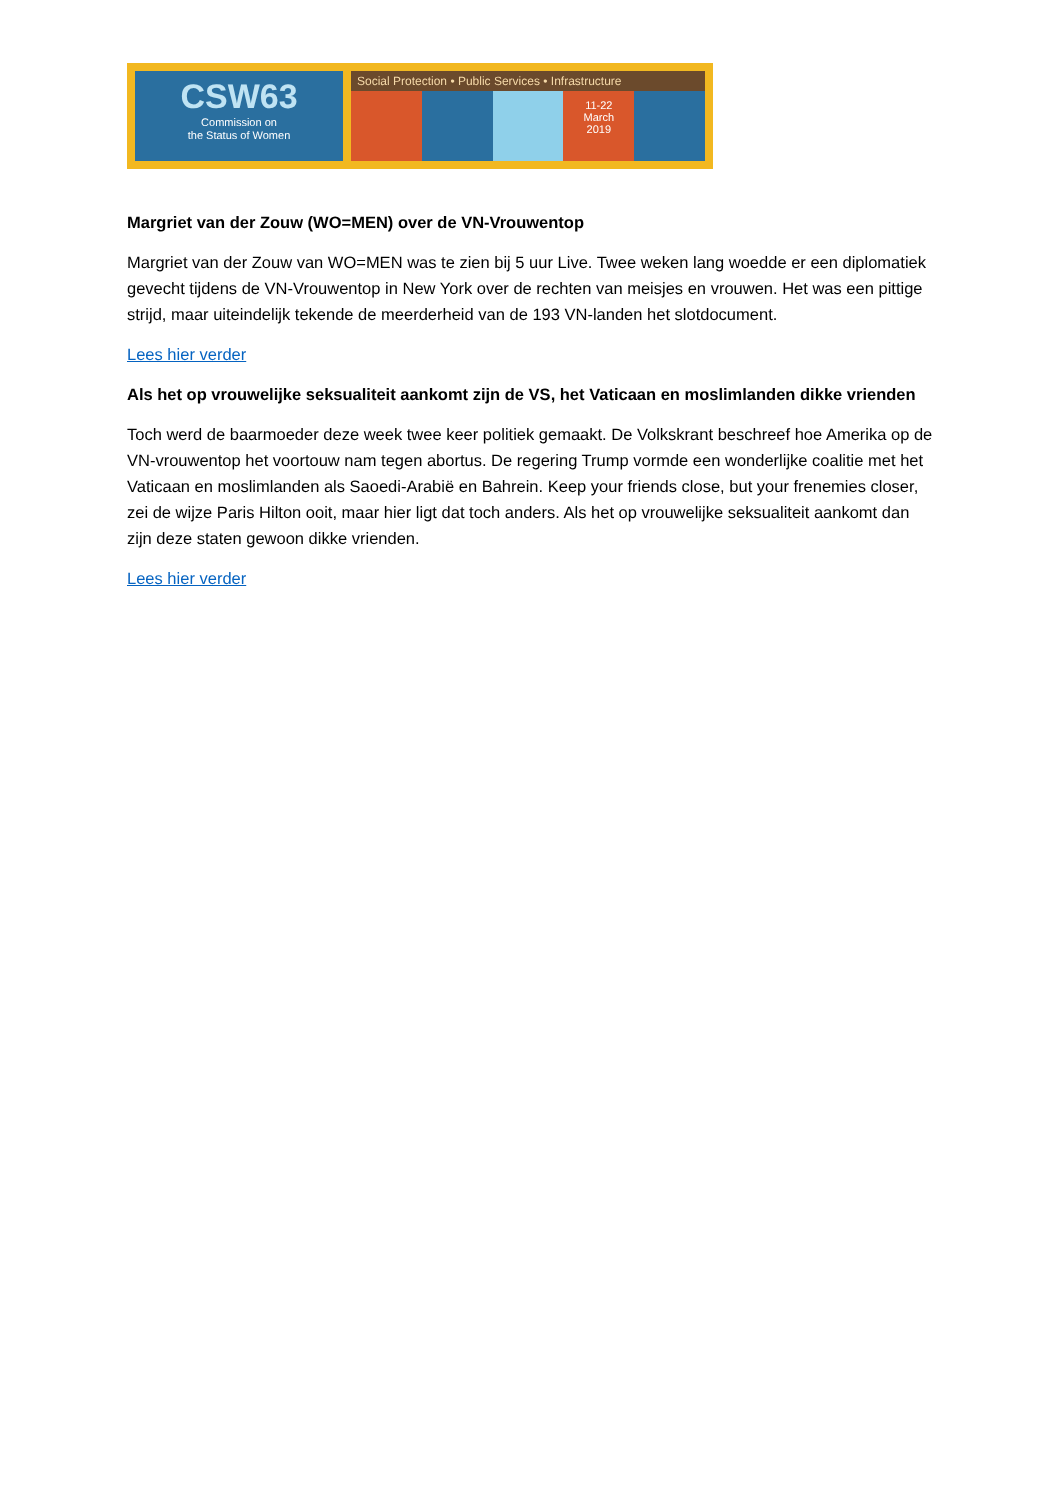CSW63
Commission on
the Status of Women
Social Protection • Public Services • Infrastructure
11-22
March
2019
Margriet van der Zouw (WO=MEN) over de VN-Vrouwentop
Margriet van der Zouw van WO=MEN was te zien bij 5 uur Live. Twee weken lang woedde er een diplomatiek gevecht tijdens de VN-Vrouwentop in New York over de rechten van meisjes en vrouwen. Het was een pittige strijd, maar uiteindelijk tekende de meerderheid van de 193 VN-landen het slotdocument.
Lees hier verder
Als het op vrouwelijke seksualiteit aankomt zijn de VS, het Vaticaan en moslimlanden dikke vrienden
Toch werd de baarmoeder deze week twee keer politiek gemaakt. De Volkskrant beschreef hoe Amerika op de VN-vrouwentop het voortouw nam tegen abortus. De regering Trump vormde een wonderlijke coalitie met het Vaticaan en moslimlanden als Saoedi-Arabië en Bahrein. Keep your friends close, but your frenemies closer, zei de wijze Paris Hilton ooit, maar hier ligt dat toch anders. Als het op vrouwelijke seksualiteit aankomt dan zijn deze staten gewoon dikke vrienden.
Lees hier verder